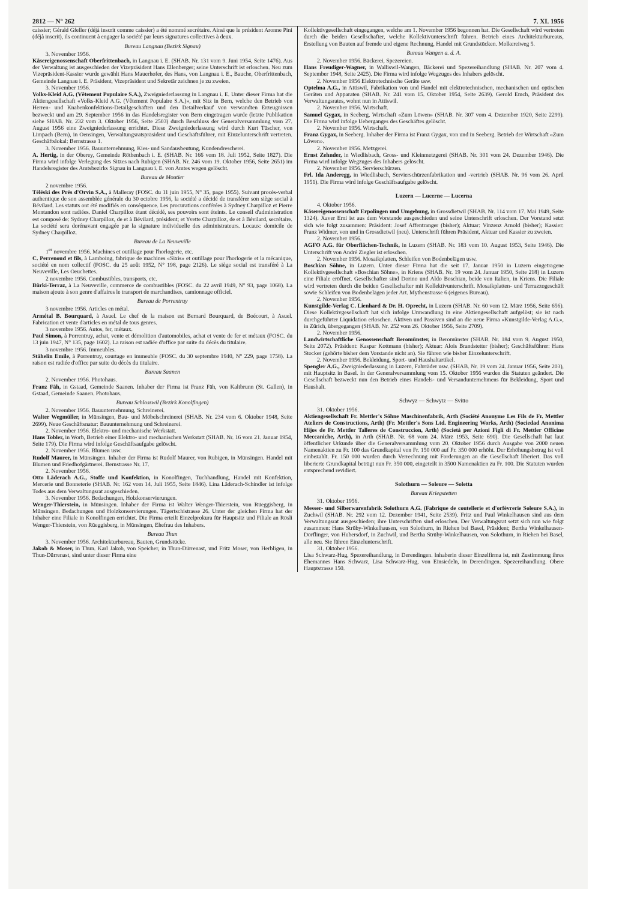2812 — N° 262 7. XI. 1956
caissier; Gérald Gfeller (déjà inscrit comme caissier) a été nommé secrétaire. Ainsi que le président Aronne Pini (déjà inscrit), ils continuent à engager la société par leurs signatures collectives à deux.
Bureau Langnau (Bezirk Signau)
3. November 1956.
Käsereigenossenschaft Oberfrittenbach, in Langnau i. E. (SHAB. Nr. 131 vom 9. Juni 1954, Seite 1476). Aus der Verwaltung ist ausgeschieden der Vizepräsident Hans Ellenberger; seine Unterschrift ist erloschen. Neu zum Vizepräsident-Kassier wurde gewählt Hans Mauerhofer, des Hans, von Langnau i. E., Bauche, Oberfrittenbach, Gemeinde Langnau i. E. Präsident, Vizepräsident und Sekretär zeichnen je zu zweien.
3. November 1956.
Volks-Kleid A.G. (Vêtement Populaire S.A.), Zweigniederlassung in Langnau i. E. Unter dieser Firma hat die Aktiengesellschaft «Volks-Kleid A.G. (Vêtement Populaire S.A.)», mit Sitz in Bern, welche den Betrieb von Herren- und Knabenkonfektions-Detailgeschäften und den Detailverkauf von verwandten Erzeugnissen bezweckt und am 29. September 1956 in das Handelsregister von Bern eingetragen wurde (letzte Publikation siehe SHAB. Nr. 232 vom 3. Oktober 1956, Seite 2503) durch Beschluss der Generalversammlung vom 27. August 1956 eine Zweigniederlassung errichtet. Diese Zweigniederlassung wird durch Kurt Tüscher, von Limpach (Bern), in Oensingen, Verwaltungsratspräsident und Geschäftsführer, mit Einzelunterschrift vertreten. Geschäftslokal: Bernstrasse 1.
3. November 1956. Bauunternehmung, Kies- und Sandausbeutung, Kundendrescherei.
A. Hertig, in der Oberey, Gemeinde Röthenbach i. E. (SHAB. Nr. 166 vom 18. Juli 1952, Seite 1827). Die Firma wird infolge Verlegung des Sitzes nach Rubigen (SHAB. Nr. 246 vom 19. Oktober 1956, Seite 2651) im Handelsregister des Amtsbezirks Signau in Langnau i. E. von Amtes wegen gelöscht.
Bureau de Moutier
2 novembre 1956.
Téléski des Prés d'Orvin S.A., à Malleray (FOSC. du 11 juin 1955, N° 35, page 1955). Suivant procès-verbal authentique de son assemblée générale du 30 octobre 1956, la société a décidé de transférer son siège social à Bévilard. Les statuts ont été modifiés en conséquence. Les procurations conférées à Sydney Charpilloz et Pierre Montandon sont radiées. Daniel Charpilloz étant décédé, ses pouvoirs sont éteints. Le conseil d'administration est composé de: Sydney Charpilloz, de et à Bévilard, président; et Yvette Charpilloz, de et à Bévilard, secrétaire. La société sera dorénavant engagée par la signature individuelle des administrateurs. Locaux: domicile de Sydney Charpilloz.
Bureau de La Neuveville
1<sup>er</sup> novembre 1956. Machines et outillage pour l'horlogerie, etc.
C. Perrenoud et fils, à Lamboing, fabrique de machines «Sixis» et outillage pour l'horlogerie et la mécanique, société en nom collectif (FOSC. du 25 août 1952, N° 198, page 2126). Le siège social est transféré à La Neuveville, Les Oeuchettes.
2 novembre 1956. Combustibles, transports, etc.
Bürki-Terraz, à La Neuveville, commerce de combustibles (FOSC. du 22 avril 1949, N° 93, page 1068). La maison ajoute à son genre d'affaires le transport de marchandises, camionnage officiel.
Bureau de Porrentruy
3 novembre 1956. Articles en métal.
Armétal B. Bourquard, à Asuel. Le chef de la maison est Bernard Bourquard, de Boécourt, à Asuel. Fabrication et vente d'articles en métal de tous genres.
3 novembre 1956. Autos, fer, métaux.
Paul Simon, à Porrentruy, achat, vente et démolition d'automobiles, achat et vente de fer et métaux (FOSC. du 13 juin 1947, N° 135, page 1602). La raison est radiée d'office par suite du décès du titulaire.
3 novembre 1956. Immeubles.
Stähelin Emile, à Porrentruy, courtage en immeuble (FOSC. du 30 septembre 1940, N° 229, page 1758). La raison est radiée d'office par suite du décès du titulaire.
Bureau Saanen
2. November 1956. Photohaus.
Franz Fäh, in Gstaad, Gemeinde Saanen. Inhaber der Firma ist Franz Fäh, von Kaltbrunn (St. Gallen), in Gstaad, Gemeinde Saanen. Photohaus.
Bureau Schlosswil (Bezirk Konolfingen)
2. November 1956. Bauunternehmung, Schreinerei.
Walter Wegmüller, in Münsingen, Bau- und Möbelschreinerei (SHAB. Nr. 234 vom 6. Oktober 1948, Seite 2699). Neue Geschäftsnatur: Bauunternehmung und Schreinerei.
2. November 1956. Elektro- und mechanische Werkstatt.
Hans Tobler, in Worb, Betrieb einer Elektro- und mechanischen Werkstatt (SHAB. Nr. 16 vom 21. Januar 1954, Seite 179). Die Firma wird infolge Geschäftsaufgabe gelöscht.
2. November 1956. Blumen usw.
Rudolf Maurer, in Münsingen. Inhaber der Firma ist Rudolf Maurer, von Rubigen, in Münsingen. Handel mit Blumen und Friedhofgärtnerei. Bernstrasse Nr. 17.
2. November 1956.
Otto Läderach A.G., Stoffe und Konfektion, in Konolfingen, Tuchhandlung, Handel mit Konfektion, Mercerie und Bonneterie (SHAB. Nr. 162 vom 14. Juli 1955, Seite 1846). Lina Läderach-Schindler ist infolge Todes aus dem Verwaltungsrat ausgeschieden.
3. November 1956. Bedachungen, Holzkonservierungen.
Wenger-Thierstein, in Münsingen. Inhaber der Firma ist Walter Wenger-Thierstein, von Rüeggisberg, in Münsingen. Bedachungen und Holzkonservierungen. Tägertschistrasse 26. Unter der gleichen Firma hat der Inhaber eine Filiale in Konolfingen errichtet. Die Firma erteilt Einzelprokura für Hauptsitz und Filiale an Rösli Wenger-Thierstein, von Rüeggisberg, in Münsingen, Ehefrau des Inhabers.
Bureau Thun
3. November 1956. Architekturbureau, Bauten, Grundstücke.
Jakob & Moser, in Thun. Karl Jakob, von Speicher, in Thun-Dürrenast, und Fritz Moser, von Herbligen, in Thun-Dürrenast, sind unter dieser Firma eine
Kollektivgesellschaft eingegangen, welche am 1. November 1956 begonnen hat. Die Gesellschaft wird vertreten durch die beiden Gesellschafter, welche Kollektivunterschrift führen. Betrieb eines Architekturbureaus, Erstellung von Bauten auf fremde und eigene Rechnung, Handel mit Grundstücken. Molkereiweg 5.
Bureau Wangen a. d. A.
2. November 1956. Bäckerei, Spezereien.
Hans Freudiger-Wagner, in Walliswil-Wangen, Bäckerei und Spezereihandlung (SHAB. Nr. 207 vom 4. September 1948, Seite 2425). Die Firma wird infolge Wegzuges des Inhabers gelöscht.
2. November 1956 Elektrotechnische Geräte usw.
Optelma A.G., in Attiswil, Fabrikation von und Handel mit elektrotechnischen, mechanischen und optischen Geräten und Apparaten (SHAB. Nr. 241 vom 15. Oktober 1954, Seite 2639). Gerold Emch, Präsident des Verwaltungsrates, wohnt nun in Attiswil.
2. November 1956. Wirtschaft.
Samuel Gygax, in Seeberg, Wirtschaft «Zum Löwen» (SHAB. Nr. 307 vom 4. Dezember 1920, Seite 2299). Die Firma wird infolge Ueberganges des Geschäftes gelöscht.
2. November 1956. Wirtschaft.
Franz Gygax, in Seeberg. Inhaber der Firma ist Franz Gygax, von und in Seeberg. Betrieb der Wirtschaft «Zum Löwen».
2. November 1956. Metzgerei.
Ernst Zehnder, in Wiedlisbach, Gross- und Kleinmetzgerei (SHAB. Nr. 301 vom 24. Dezember 1946). Die Firma wird infolge Wegzuges des Inhabers gelöscht.
2. November 1956. Servierschürzen.
Frl. Ida Anderegg, in Wiedlisbach, Servierschürzenfabrikation und -vertrieb (SHAB. Nr. 96 vom 26. April 1951). Die Firma wird infolge Geschäftsaufgabe gelöscht.
Luzern — Lucerne — Lucerna
4. Oktober 1956.
Käsereigenossenschaft Erpolingen und Umgebung, in Grossdietwil (SHAB. Nr. 114 vom 17. Mai 1949, Seite 1324). Xaver Erni ist aus dem Vorstande ausgeschieden und seine Unterschrift erloschen. Der Vorstand setzt sich wie folgt zusammen: Präsident: Josef Affentranger (bisher); Aktuar: Vinzenz Arnold (bisher); Kassier: Franz Widmer, von und in Grossdietwil (neu). Unterschrift führen Präsident, Aktuar und Kassier zu zweien.
2. November 1956.
AGFO A.G. für Oberflächen-Technik, in Luzern (SHAB. Nr. 183 vom 10. August 1953, Seite 1946). Die Unterschrift von André Ziegler ist erloschen.
2. November 1956. Mosaikplatten, Schleifen von Bodenbelägen usw.
Boschian Söhne, in Luzern. Unter dieser Firma hat die seit 17. Januar 1950 in Luzern eingetragene Kollektivgesellschaft «Boschian Söhne», in Kriens (SHAB. Nr. 19 vom 24. Januar 1950, Seite 218) in Luzern eine Filiale eröffnet. Gesellschafter sind Dorino und Aldo Boschian, beide von Italien, in Kriens. Die Filiale wird vertreten durch die beiden Gesellschafter mit Kollektivunterschrift. Mosaikplatten- und Terrazzogeschäft sowie Schleifen von Bodenbelägen jeder Art. Mythenstrasse 6 (eigenes Bureau).
2. November 1956.
Kunstgilde-Verlag C. Lienhard & Dr. H. Oprecht, in Luzern (SHAB. Nr. 60 vom 12. März 1956, Seite 656). Diese Kollektivgesellschaft hat sich infolge Umwandlung in eine Aktiengesellschaft aufgelöst; sie ist nach durchgeführter Liquidation erloschen. Aktiven und Passiven sind an die neue Firma «Kunstgilde-Verlag A.G.», in Zürich, übergegangen (SHAB. Nr. 252 vom 26. Oktober 1956, Seite 2709).
2. November 1956.
Landwirtschaftliche Genossenschaft Beromünster, in Beromünster (SHAB. Nr. 184 vom 9. August 1950, Seite 2072). Präsident: Kaspar Kottmann (bisher); Aktuar: Alois Brandstetter (bisher); Geschäftsführer: Hans Stocker (gehörte bisher dem Vorstande nicht an). Sie führen wie bisher Einzelunterschrift.
2. November 1956. Bekleidung, Sport- und Haushaltartikel.
Spengler A.G., Zweigniederlassung in Luzern, Fahrräder usw. (SHAB. Nr. 19 vom 24. Januar 1956, Seite 203), mit Hauptsitz in Basel. In der Generalversammlung vom 15. Oktober 1956 wurden die Statuten geändert. Die Gesellschaft bezweckt nun den Betrieb eines Handels- und Versandunternehmens für Bekleidung, Sport und Haushalt.
Schwyz — Schwytz — Svitto
31. Oktober 1956.
Aktiengesellschaft Fr. Mettler's Söhne Maschinenfabrik, Arth (Société Anonyme Les Fils de Fr. Mettler Ateliers de Constructions, Arth) (Fr. Mettler's Sons Ltd. Engineering Works, Arth) (Sociedad Anonima Hijos de Fr. Mettler Talleres de Construccion, Arth) (Società per Azioni Figli di Fr. Mettler Officine Meccaniche, Arth), in Arth (SHAB. Nr. 68 vom 24. März 1953, Seite 690). Die Gesellschaft hat laut öffentlicher Urkunde über die Generalversammlung vom 20. Oktober 1956 durch Ausgabe von 2000 neuen Namenaktien zu Fr. 100 das Grundkapital von Fr. 150 000 auf Fr. 350 000 erhöht. Der Erhöhungsbetrag ist voll einbezahlt. Fr. 150 000 wurden durch Verrechnung mit Forderungen an die Gesellschaft liberiert. Das voll liberierte Grundkapital beträgt nun Fr. 350 000, eingeteilt in 3500 Namenaktien zu Fr. 100. Die Statuten wurden entsprechend revidiert.
Solothurn — Soleure — Soletta
Bureau Kriegstetten
31. Oktober 1956.
Messer- und Silberwarenfabrik Solothurn A.G. (Fabrique de coutellerie et d'orfèvrerie Soleure S.A.), in Zuchwil (SHAB. Nr. 292 vom 12. Dezember 1941, Seite 2539). Fritz und Paul Winkelhausen sind aus dem Verwaltungsrat ausgeschieden; ihre Unterschriften sind erloschen. Der Verwaltungsrat setzt sich nun wie folgt zusammen: Hans Strüby-Winkelhausen, von Solothurn, in Riehen bei Basel, Präsident; Bertha Winkelhausen-Dörflinger, von Hubersdorf, in Zuchwil, und Bertha Strüby-Winkelhausen, von Solothurn, in Riehen bei Basel, alle neu. Sie führen Einzelunterschrift.
31. Oktober 1956.
Lisa Schwarz-Hug, Spezereihandlung, in Derendingen. Inhaberin dieser Einzelfirma ist, mit Zustimmung ihres Ehemannes Hans Schwarz, Lisa Schwarz-Hug, von Einsiedeln, in Derendingen. Spezereihandlung. Obere Hauptstrasse 150.